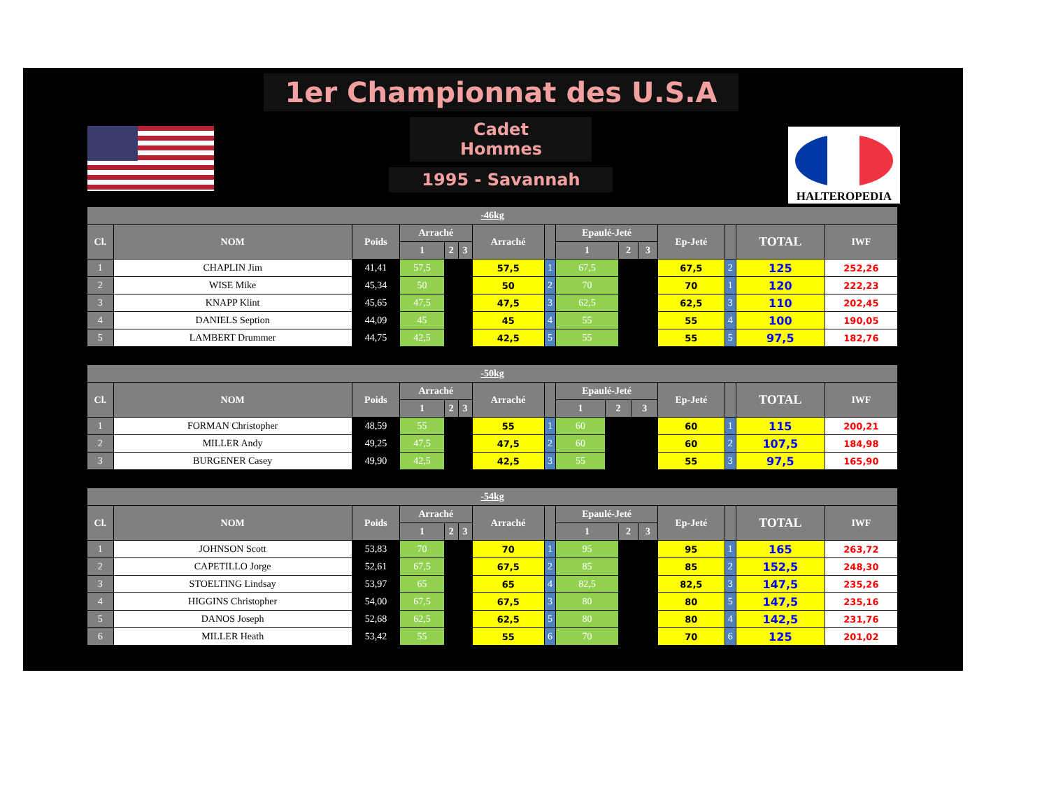1er Championnat des U.S.A
Cadet Hommes
1995 - Savannah
HALTEROPEDIA
| -46kg | | | | | | | | | | | | | | |
| --- | --- | --- | --- | --- | --- | --- | --- | --- | --- | --- | --- | --- | --- | --- |
| Cl. | NOM | Poids | Arraché | | | Arraché | | Epaulé-Jeté | | | Ep-Jeté | | TOTAL | IWF |
| | | | 1 | 2 | 3 | | | 1 | 2 | 3 | | | | |
| 1 | CHAPLIN Jim | 41,41 | 57,5 | | | 57,5 | 1 | 67,5 | | | 67,5 | 2 | 125 | 252,26 |
| 2 | WISE Mike | 45,34 | 50 | | | 50 | 2 | 70 | | | 70 | 1 | 120 | 222,23 |
| 3 | KNAPP Klint | 45,65 | 47,5 | | | 47,5 | 3 | 62,5 | | | 62,5 | 3 | 110 | 202,45 |
| 4 | DANIELS Seption | 44,09 | 45 | | | 45 | 4 | 55 | | | 55 | 4 | 100 | 190,05 |
| 5 | LAMBERT Drummer | 44,75 | 42,5 | | | 42,5 | 5 | 55 | | | 55 | 5 | 97,5 | 182,76 |
| -50kg | | | | | | | | | | | | | | |
| --- | --- | --- | --- | --- | --- | --- | --- | --- | --- | --- | --- | --- | --- | --- |
| Cl. | NOM | Poids | Arraché | | | Arraché | | Epaulé-Jeté | | | Ep-Jeté | | TOTAL | IWF |
| | | | 1 | 2 | 3 | | | 1 | 2 | 3 | | | | |
| 1 | FORMAN Christopher | 48,59 | 55 | | | 55 | 1 | 60 | | | 60 | 1 | 115 | 200,21 |
| 2 | MILLER Andy | 49,25 | 47,5 | | | 47,5 | 2 | 60 | | | 60 | 2 | 107,5 | 184,98 |
| 3 | BURGENER Casey | 49,90 | 42,5 | | | 42,5 | 3 | 55 | | | 55 | 3 | 97,5 | 165,90 |
| -54kg | | | | | | | | | | | | | | |
| --- | --- | --- | --- | --- | --- | --- | --- | --- | --- | --- | --- | --- | --- | --- |
| Cl. | NOM | Poids | Arraché | | | Arraché | | Epaulé-Jeté | | | Ep-Jeté | | TOTAL | IWF |
| | | | 1 | 2 | 3 | | | 1 | 2 | 3 | | | | |
| 1 | JOHNSON Scott | 53,83 | 70 | | | 70 | 1 | 95 | | | 95 | 1 | 165 | 263,72 |
| 2 | CAPETILLO Jorge | 52,61 | 67,5 | | | 67,5 | 2 | 85 | | | 85 | 2 | 152,5 | 248,30 |
| 3 | STOELTING Lindsay | 53,97 | 65 | | | 65 | 4 | 82,5 | | | 82,5 | 3 | 147,5 | 235,26 |
| 4 | HIGGINS Christopher | 54,00 | 67,5 | | | 67,5 | 3 | 80 | | | 80 | 5 | 147,5 | 235,16 |
| 5 | DANOS Joseph | 52,68 | 62,5 | | | 62,5 | 5 | 80 | | | 80 | 4 | 142,5 | 231,76 |
| 6 | MILLER Heath | 53,42 | 55 | | | 55 | 6 | 70 | | | 70 | 6 | 125 | 201,02 |